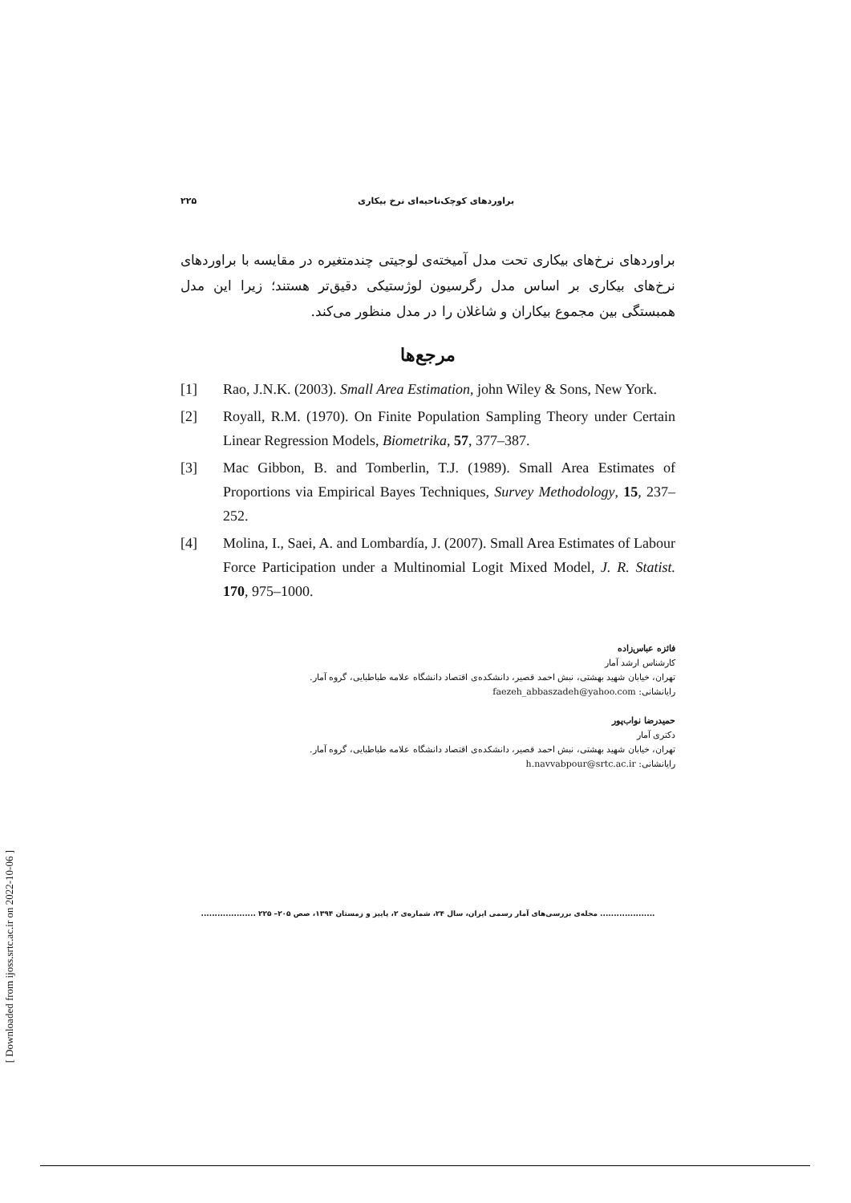۲۲۵ براوردهای کوچک‌ناحیه‌ای نرخ بیکاری
براوردهای نرخ‌های بیکاری تحت مدل آمیخته‌ی لوجیتی چندمتغیره در مقایسه با براوردهای نرخ‌های بیکاری بر اساس مدل رگرسیون لوژستیکی دقیق‌تر هستند؛ زیرا این مدل همبستگی بین مجموع بیکاران و شاغلان را در مدل منظور می‌کند.
مرجع‌ها
[1] Rao, J.N.K. (2003). Small Area Estimation, john Wiley & Sons, New York.
[2] Royall, R.M. (1970). On Finite Population Sampling Theory under Certain Linear Regression Models, Biometrika, 57, 377–387.
[3] Mac Gibbon, B. and Tomberlin, T.J. (1989). Small Area Estimates of Proportions via Empirical Bayes Techniques, Survey Methodology, 15, 237–252.
[4] Molina, I., Saei, A. and Lombardía, J. (2007). Small Area Estimates of Labour Force Participation under a Multinomial Logit Mixed Model, J. R. Statist. 170, 975–1000.
فائزه عباس‌زاده
کارشناس ارشد آمار
تهران، خیابان شهید بهشتی، نبش احمد قصیر، دانشکده‌ی اقتصاد دانشگاه علامه طباطبایی، گروه آمار.
رایانشانی: faezeh_abbaszadeh@yahoo.com
حمیدرضا نواب‌پور
دکتری آمار
تهران، خیابان شهید بهشتی، نبش احمد قصیر، دانشکده‌ی اقتصاد دانشگاه علامه طباطبایی، گروه آمار.
رایانشانی: h.navvabpour@srtc.ac.ir
.................... مجله‌ی بررسی‌های آمار رسمی ایران، سال ۲۴، شماره‌ی ۲، پاییز و زمستان ۱۳۹۴، صص ۲۰۵– ۲۲۵ ....................
[ Downloaded from ijoss.srtc.ac.ir on 2022-10-06 ]